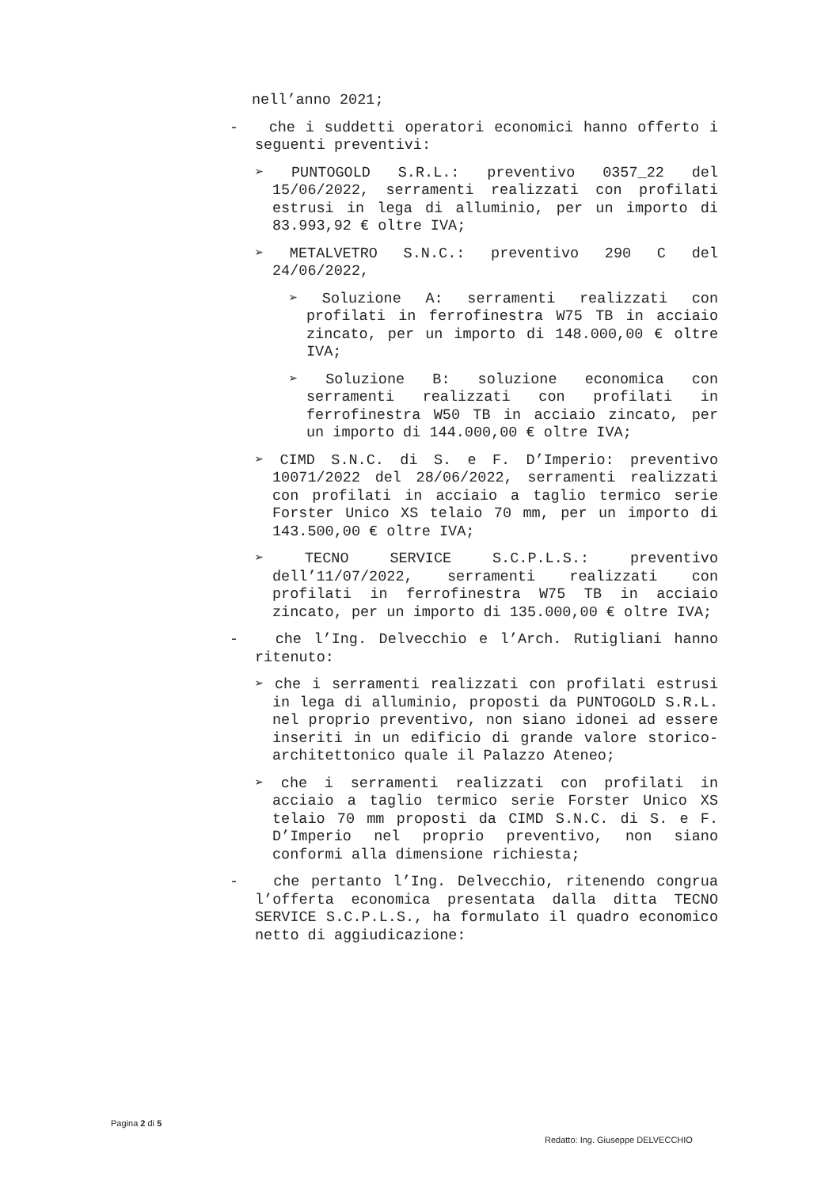nell’anno 2021;
- che i suddetti operatori economici hanno offerto i seguenti preventivi:
➢ PUNTOGOLD S.R.L.: preventivo 0357_22 del 15/06/2022, serramenti realizzati con profilati estrusi in lega di alluminio, per un importo di 83.993,92 € oltre IVA;
➢ METALVETRO S.N.C.: preventivo 290 C del 24/06/2022,
➢ Soluzione A: serramenti realizzati con profilati in ferrofinestra W75 TB in acciaio zincato, per un importo di 148.000,00 € oltre IVA;
➢ Soluzione B: soluzione economica con serramenti realizzati con profilati in ferrofinestra W50 TB in acciaio zincato, per un importo di 144.000,00 € oltre IVA;
➢ CIMD S.N.C. di S. e F. D’Imperio: preventivo 10071/2022 del 28/06/2022, serramenti realizzati con profilati in acciaio a taglio termico serie Forster Unico XS telaio 70 mm, per un importo di 143.500,00 € oltre IVA;
➢ TECNO SERVICE S.C.P.L.S.: preventivo dell’11/07/2022, serramenti realizzati con profilati in ferrofinestra W75 TB in acciaio zincato, per un importo di 135.000,00 € oltre IVA;
- che l’Ing. Delvecchio e l’Arch. Rutigliani hanno ritenuto:
➢ che i serramenti realizzati con profilati estrusi in lega di alluminio, proposti da PUNTOGOLD S.R.L. nel proprio preventivo, non siano idonei ad essere inseriti in un edificio di grande valore storico-architettonico quale il Palazzo Ateneo;
➢ che i serramenti realizzati con profilati in acciaio a taglio termico serie Forster Unico XS telaio 70 mm proposti da CIMD S.N.C. di S. e F. D’Imperio nel proprio preventivo, non siano conformi alla dimensione richiesta;
- che pertanto l’Ing. Delvecchio, ritenendo congrua l’offerta economica presentata dalla ditta TECNO SERVICE S.C.P.L.S., ha formulato il quadro economico netto di aggiudicazione:
Pagina 2 di 5
Redatto: Ing. Giuseppe DELVECCHIO